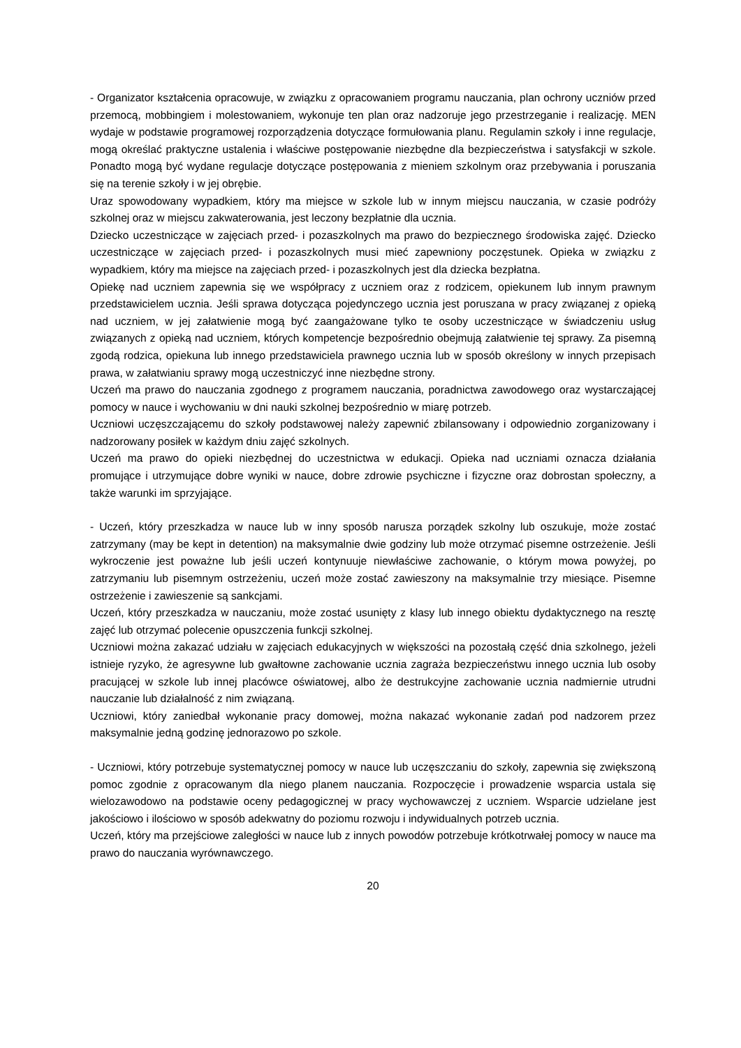- Organizator kształcenia opracowuje, w związku z opracowaniem programu nauczania, plan ochrony uczniów przed przemocą, mobbingiem i molestowaniem, wykonuje ten plan oraz nadzoruje jego przestrzeganie i realizację. MEN wydaje w podstawie programowej rozporządzenia dotyczące formułowania planu. Regulamin szkoły i inne regulacje, mogą określać praktyczne ustalenia i właściwe postępowanie niezbędne dla bezpieczeństwa i satysfakcji w szkole. Ponadto mogą być wydane regulacje dotyczące postępowania z mieniem szkolnym oraz przebywania i poruszania się na terenie szkoły i w jej obrębie.
Uraz spowodowany wypadkiem, który ma miejsce w szkole lub w innym miejscu nauczania, w czasie podróży szkolnej oraz w miejscu zakwaterowania, jest leczony bezpłatnie dla ucznia.
Dziecko uczestniczące w zajęciach przed- i pozaszkolnych ma prawo do bezpiecznego środowiska zajęć. Dziecko uczestniczące w zajęciach przed- i pozaszkolnych musi mieć zapewniony poczęstunek. Opieka w związku z wypadkiem, który ma miejsce na zajęciach przed- i pozaszkolnych jest dla dziecka bezpłatna.
Opiekę nad uczniem zapewnia się we współpracy z uczniem oraz z rodzicem, opiekunem lub innym prawnym przedstawicielem ucznia. Jeśli sprawa dotycząca pojedynczego ucznia jest poruszana w pracy związanej z opieką nad uczniem, w jej załatwienie mogą być zaangażowane tylko te osoby uczestniczące w świadczeniu usług związanych z opieką nad uczniem, których kompetencje bezpośrednio obejmują załatwienie tej sprawy. Za pisemną zgodą rodzica, opiekuna lub innego przedstawiciela prawnego ucznia lub w sposób określony w innych przepisach prawa, w załatwianiu sprawy mogą uczestniczyć inne niezbędne strony.
Uczeń ma prawo do nauczania zgodnego z programem nauczania, poradnictwa zawodowego oraz wystarczającej pomocy w nauce i wychowaniu w dni nauki szkolnej bezpośrednio w miarę potrzeb.
Uczniowi uczęszczającemu do szkoły podstawowej należy zapewnić zbilansowany i odpowiednio zorganizowany i nadzorowany posiłek w każdym dniu zajęć szkolnych.
Uczeń ma prawo do opieki niezbędnej do uczestnictwa w edukacji. Opieka nad uczniami oznacza działania promujące i utrzymujące dobre wyniki w nauce, dobre zdrowie psychiczne i fizyczne oraz dobrostan społeczny, a także warunki im sprzyjające.
- Uczeń, który przeszkadza w nauce lub w inny sposób narusza porządek szkolny lub oszukuje, może zostać zatrzymany (may be kept in detention) na maksymalnie dwie godziny lub może otrzymać pisemne ostrzeżenie. Jeśli wykroczenie jest poważne lub jeśli uczeń kontynuuje niewłaściwe zachowanie, o którym mowa powyżej, po zatrzymaniu lub pisemnym ostrzeżeniu, uczeń może zostać zawieszony na maksymalnie trzy miesiące. Pisemne ostrzeżenie i zawieszenie są sankcjami.
Uczeń, który przeszkadza w nauczaniu, może zostać usunięty z klasy lub innego obiektu dydaktycznego na resztę zajęć lub otrzymać polecenie opuszczenia funkcji szkolnej.
Uczniowi można zakazać udziału w zajęciach edukacyjnych w większości na pozostałą część dnia szkolnego, jeżeli istnieje ryzyko, że agresywne lub gwałtowne zachowanie ucznia zagraża bezpieczeństwu innego ucznia lub osoby pracującej w szkole lub innej placówce oświatowej, albo że destrukcyjne zachowanie ucznia nadmiernie utrudni nauczanie lub działalność z nim związaną.
Uczniowi, który zaniedbał wykonanie pracy domowej, można nakazać wykonanie zadań pod nadzorem przez maksymalnie jedną godzinę jednorazowo po szkole.
- Uczniowi, który potrzebuje systematycznej pomocy w nauce lub uczęszczaniu do szkoły, zapewnia się zwiększoną pomoc zgodnie z opracowanym dla niego planem nauczania. Rozpoczęcie i prowadzenie wsparcia ustala się wielozawodowo na podstawie oceny pedagogicznej w pracy wychowawczej z uczniem. Wsparcie udzielane jest jakościowo i ilościowo w sposób adekwatny do poziomu rozwoju i indywidualnych potrzeb ucznia.
Uczeń, który ma przejściowe zaległości w nauce lub z innych powodów potrzebuje krótkotrwałej pomocy w nauce ma prawo do nauczania wyrównawczego.
20